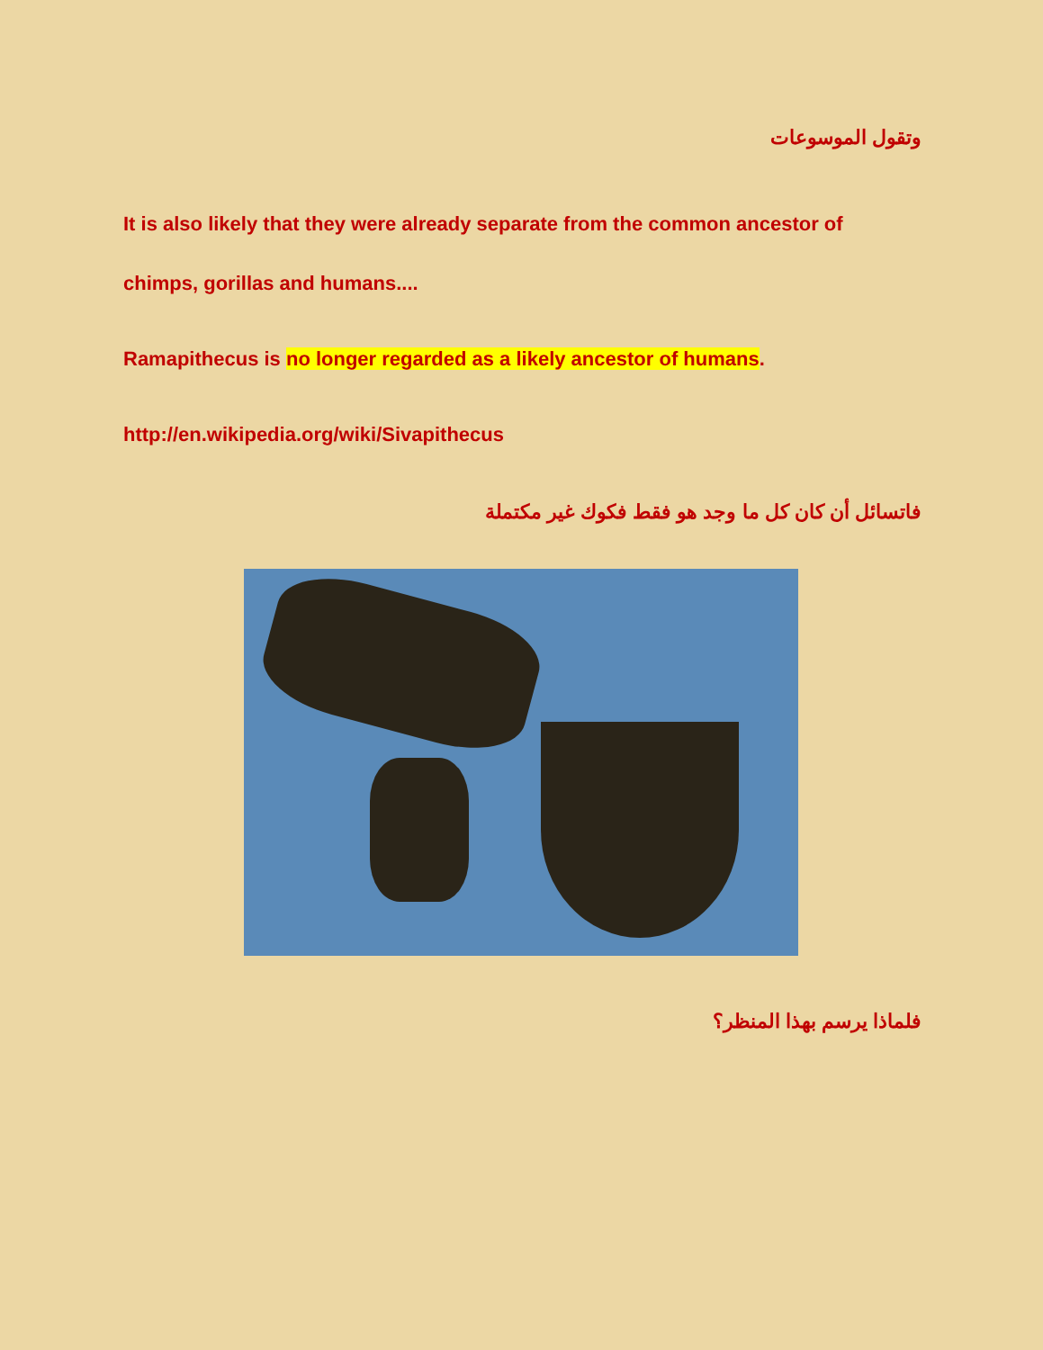وتقول الموسوعات
It is also likely that they were already separate from the common ancestor of chimps, gorillas and humans....
Ramapithecus is no longer regarded as a likely ancestor of humans.
http://en.wikipedia.org/wiki/Sivapithecus
فاتسائل أن كان كل ما وجد هو فقط فكوك غير مكتملة
فلماذا يرسم بهذا المنظر؟